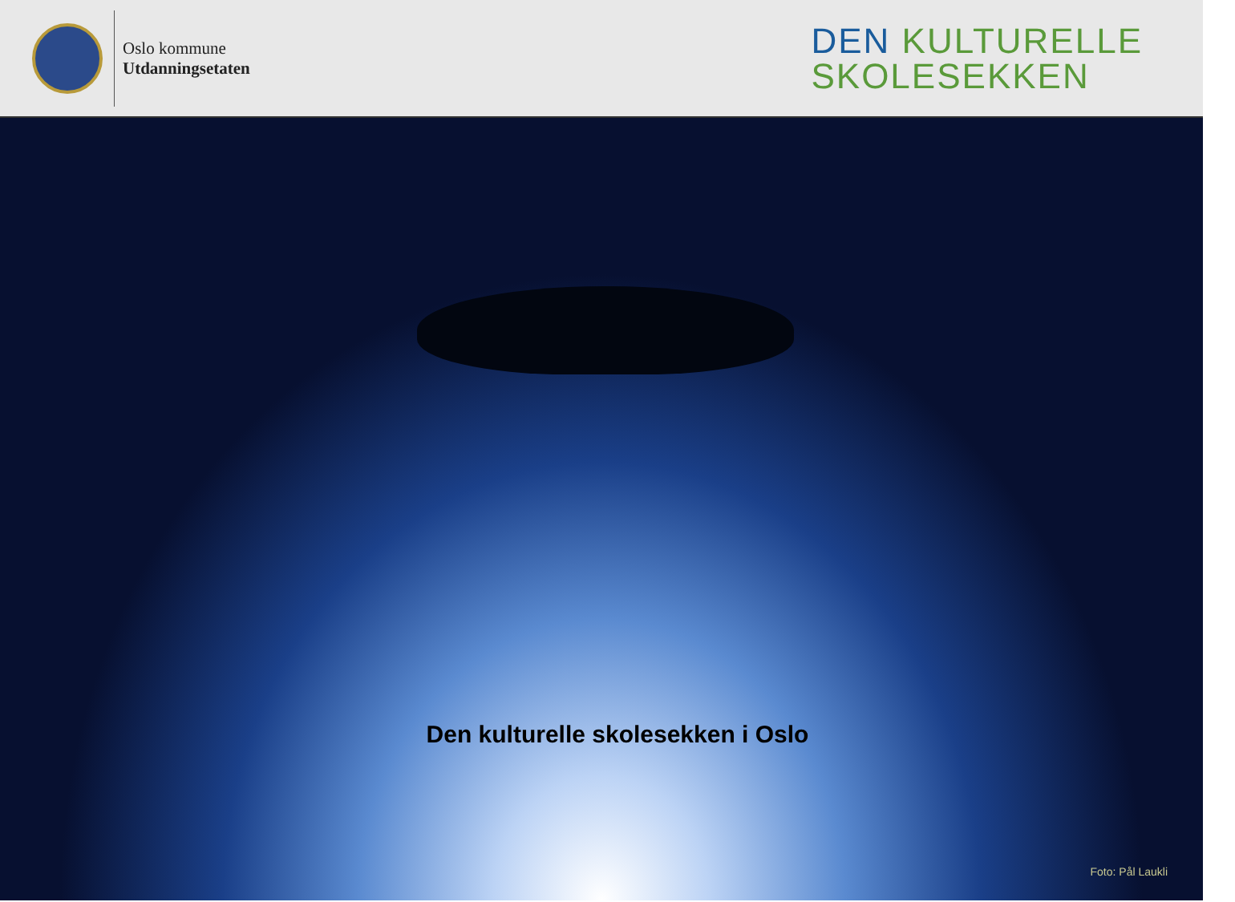Oslo kommune
Utdanningsetaten
DEN KULTURELLE
SKOLESEKKEN
Den kulturelle skolesekken i Oslo
Foto: Pål Laukli